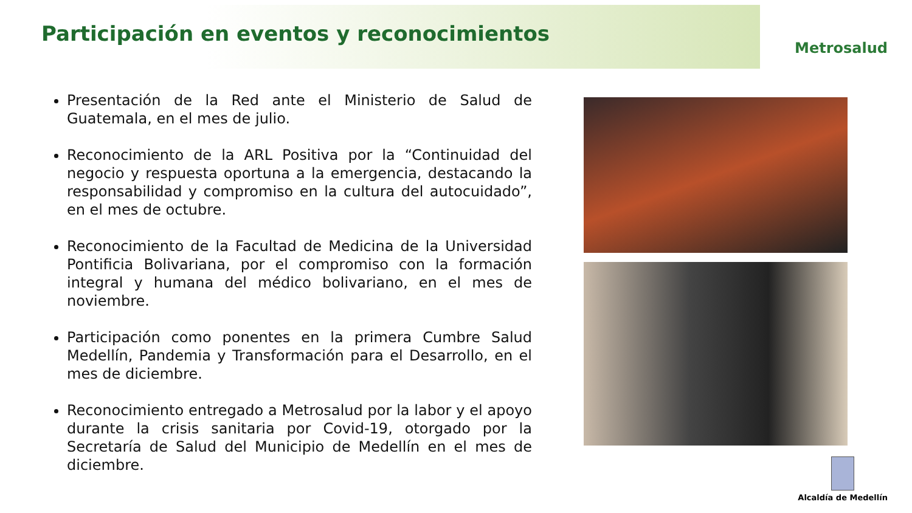Participación en eventos y reconocimientos
Metrosalud
Presentación de la Red ante el Ministerio de Salud de Guatemala, en el mes de julio.
Reconocimiento de la ARL Positiva por la “Continuidad del negocio y respuesta oportuna a la emergencia, destacando la responsabilidad y compromiso en la cultura del autocuidado”, en el mes de octubre.
Reconocimiento de la Facultad de Medicina de la Universidad Pontificia Bolivariana, por el compromiso con la formación integral y humana del médico bolivariano, en el mes de noviembre.
Participación como ponentes en la primera Cumbre Salud Medellín, Pandemia y Transformación para el Desarrollo, en el mes de diciembre.
Reconocimiento entregado a Metrosalud por la labor y el apoyo durante la crisis sanitaria por Covid-19, otorgado por la Secretaría de Salud del Municipio de Medellín en el mes de diciembre.
Alcaldía de Medellín